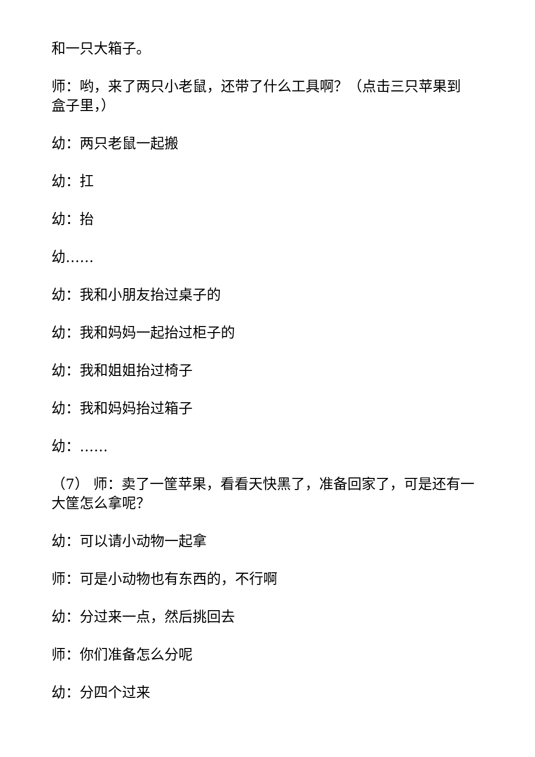和一只大箱子。
师：哟，来了两只小老鼠，还带了什么工具啊？（点击三只苹果到盒子里，）
幼：两只老鼠一起搬
幼：扛
幼：抬
幼……
幼：我和小朋友抬过桌子的
幼：我和妈妈一起抬过柜子的
幼：我和姐姐抬过椅子
幼：我和妈妈抬过箱子
幼：……
（7） 师：卖了一筐苹果，看看天快黑了，准备回家了，可是还有一大筐怎么拿呢？
幼：可以请小动物一起拿
师：可是小动物也有东西的，不行啊
幼：分过来一点，然后挑回去
师：你们准备怎么分呢
幼：分四个过来